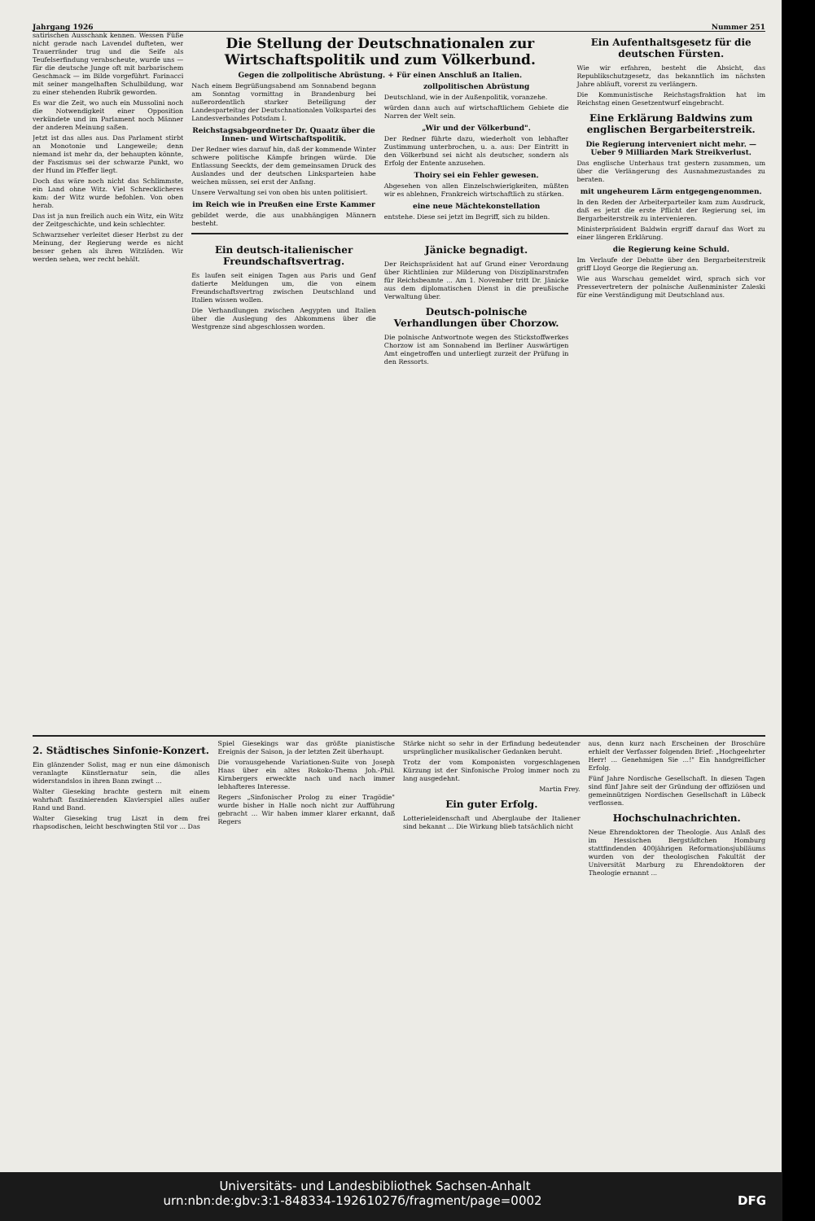Jahrgang 1926 Nummer 251
satirischen Ausschank kennen. Wessen Füße nicht gerade nach Lavendel dufteten, wer Trauerränder trug und die Seife als Teufelserfindung verabscheute, wurde uns — für die deutsche Junge oft mit barbarischem Geschmack — im Bilde vorgeführt. Farinacci mit seiner mangelhaften Schulbildung, war zu einer stehenden Rubrik geworden.
Es war die Zeit, wo auch ein Mussolini noch die Notwendigkeit einer Opposition verkündete und im Parlament noch Männer der anderen Meinung saßen.
Jetzt ist das alles aus. Das Parlament stirbt an Monotonie und Langeweile; denn niemand ist mehr da, der behaupten könnte, der Faszismus sei der schwarze Punkt, wo der Hund im Pfeffer liegt.
Doch das wäre noch nicht das Schlimmste, ein Land ohne Witz. Viel Schrecklicheres kam: der Witz wurde befohlen. Von oben herab.
Das ist ja nun freilich auch ein Witz, ein Witz der Zeitgeschichte, und kein schlechter.
Schwarzseher verleitet dieser Herbst zu der Meinung, der Regierung werde es nicht besser gehen als ihren Witzläden. Wir werden sehen, wer recht behält.
Die Stellung der Deutschnationalen zur Wirtschaftspolitik und zum Völkerbund.
Gegen die zollpolitische Abrüstung. + Für einen Anschluß an Italien.
Nach einem Begrüßungsabend am Sonnabend begann am Sonntag vormittag in Brandenburg bei außerordentlich starker Beteiligung der Landesparteitag der Deutschnationalen Volkspartei des Landesverbandes Potsdam I.
Reichstagsabgeordneter Dr. Quaatz über die Innen- und Wirtschaftspolitik.
Der Redner wies darauf hin, daß der kommende Winter schwere politische Kämpfe bringen würde. Die Entlassung Seeckts, der dem gemeinsamen Druck des Auslandes und der deutschen Linksparteien habe weichen müssen, sei erst der Anfang.
Unsere Verwaltung sei von oben bis unten politisiert.
im Reich wie in Preußen eine Erste Kammer
gebildet werde, die aus unabhängigen Männern besteht.
zollpolitischen Abrüstung
Deutschland, wie in der Außenpolitik, voranzehe.
würden dann auch auf wirtschaftlichem Gebiete die Narren der Welt sein.
„Wir und der Völkerbund".
Der Redner führte dazu, wiederholt von lebhafter Zustimmung unterbrochen, u. a. aus: Der Eintritt in den Völkerbund sei nicht als deutscher, sondern als Erfolg der Entente anzusehen.
Thoiry sei ein Fehler gewesen.
Abgesehen von allen Einzelschwierigkeiten, müßten wir es ablehnen, Frankreich wirtschaftlich zu stärken.
eine neue Mächtekonstellation
entstehe. Diese sei jetzt im Begriff, sich zu bilden.
Ein deutsch-italienischer Freundschaftsvertrag.
Es laufen seit einigen Tagen aus Paris und Genf datierte Meldungen um, die von einem Freundschaftsvertrag zwischen Deutschland und Italien wissen wollen.
Die Verhandlungen zwischen Aegypten und Italien über die Auslegung des Abkommens über die Westgrenze sind abgeschlossen worden.
Jänicke begnadigt.
Der Reichspräsident hat auf Grund einer Verordnung über Richtlinien zur Milderung von Disziplinarstrafen für Reichsbeamte ... Am 1. November tritt Dr. Jänicke aus dem diplomatischen Dienst in die preußische Verwaltung über.
Deutsch-polnische Verhandlungen über Chorzow.
Die polnische Antwortnote wegen des Stickstoffwerkes Chorzow ist am Sonnabend im Berliner Auswärtigen Amt eingetroffen und unterliegt zurzeit der Prüfung in den Ressorts.
Ein Aufenthaltsgesetz für die deutschen Fürsten.
Wie wir erfahren, besteht die Absicht, das Republikschutzgesetz, das bekanntlich im nächsten Jahre abläuft, vorerst zu verlängern.
Die Kommunistische Reichstagsfraktion hat im Reichstag einen Gesetzentwurf eingebracht.
Eine Erklärung Baldwins zum englischen Bergarbeiterstreik.
Die Regierung interveniert nicht mehr. — Ueber 9 Milliarden Mark Streikverlust.
Das englische Unterhaus trat gestern zusammen, um über die Verlängerung des Ausnahmezustandes zu beraten.
mit ungeheurem Lärm entgegengenommen.
In den Reden der Arbeiterparteiler kam zum Ausdruck, daß es jetzt die erste Pflicht der Regierung sei, im Bergarbeiterstreik zu intervenieren.
Ministerpräsident Baldwin ergriff darauf das Wort zu einer längeren Erklärung.
die Regierung keine Schuld.
Im Verlaufe der Debatte über den Bergarbeiterstreik griff Lloyd George die Regierung an.
Wie aus Warschau gemeldet wird, sprach sich vor Pressevertretern der polnische Außenminister Zaleski für eine Verständigung mit Deutschland aus.
2. Städtisches Sinfonie-Konzert.
Ein glänzender Solist, mag er nun eine dämonisch veranlagte Künstlernatur sein, die alles widerstandslos in ihren Bann zwingt ...
Walter Gieseking brachte gestern mit einem wahrhaft faszinierenden Klavierspiel alles außer Rand und Band.
Walter Gieseking trug Liszt in dem frei rhapsodischen, leicht beschwingten Stil vor ... Das
Spiel Giesekings war das größte pianistische Ereignis der Saison, ja der letzten Zeit überhaupt.
Die vorausgehende Variationen-Suite von Joseph Haas über ein altes Rokoko-Thema Joh.-Phil. Kirnbergers erweckte nach und nach immer lebhafteres Interesse.
Regers „Sinfonischer Prolog zu einer Tragödie" wurde bisher in Halle noch nicht zur Aufführung gebracht ... Wir haben immer klarer erkannt, daß Regers
Stärke nicht so sehr in der Erfindung bedeutender ursprünglicher musikalischer Gedanken beruht.
Trotz der vom Komponisten vorgeschlagenen Kürzung ist der Sinfonische Prolog immer noch zu lang ausgedehnt.
Martin Frey.
Ein guter Erfolg.
Lotterieleidenschaft und Aberglaube der Italiener sind bekannt ... Die Wirkung blieb tatsächlich nicht
aus, denn kurz nach Erscheinen der Broschüre erhielt der Verfasser folgenden Brief: „Hochgeehrter Herr! ... Genehmigen Sie ...!" Ein handgreiflicher Erfolg.
Fünf Jahre Nordische Gesellschaft. In diesen Tagen sind fünf Jahre seit der Gründung der offiziösen und gemeinnützigen Nordischen Gesellschaft in Lübeck verflossen.
Hochschulnachrichten.
Neue Ehrendoktoren der Theologie. Aus Anlaß des im Hessischen Bergstädtchen Homburg stattfindenden 400jährigen Reformationsjubiläums wurden von der theologischen Fakultät der Universität Marburg zu Ehrendoktoren der Theologie ernannt ...
Universitäts- und Landesbibliothek Sachsen-Anhalt
urn:nbn:de:gbv:3:1-848334-19261027б/fragment/page=0002 DFG